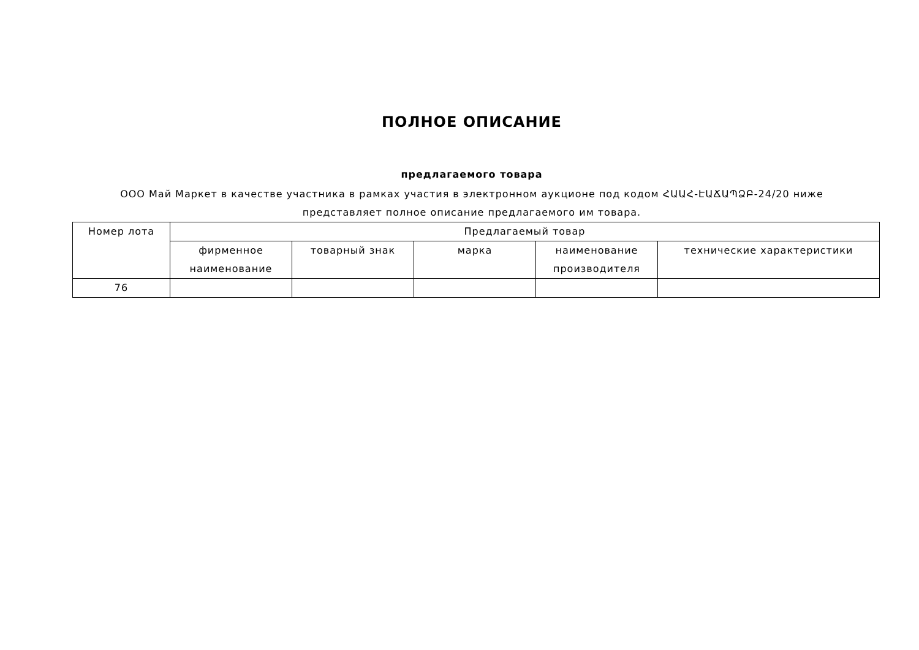ПОЛНОЕ ОПИСАНИЕ
предлагаемого товара
ООО Май Маркет в качестве участника в рамках участия в электронном аукционе под кодом ՀԱԱՀ-ԷԱՃԱՊՁԲ-24/20 ниже представляет полное описание предлагаемого им товара.
| Номер лота | Предлагаемый товар | | | | |
| --- | --- | --- | --- | --- | --- |
| | фирменное наименование | товарный знак | марка | наименование производителя | технические характеристики |
| 76 | | | | | |